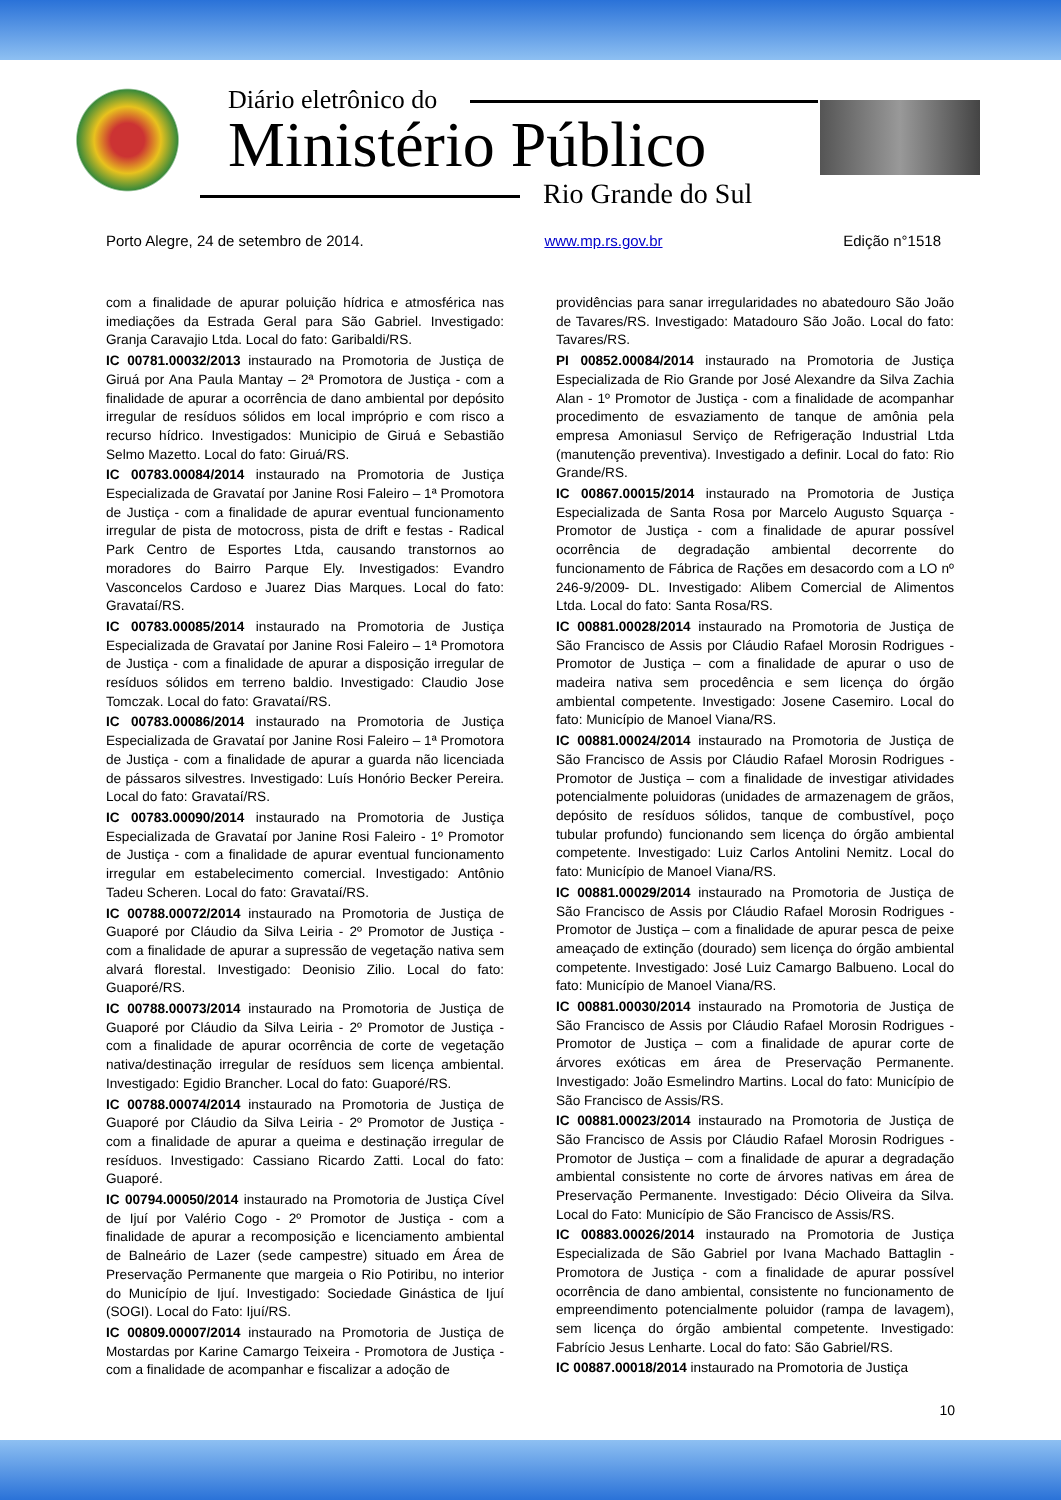Diário eletrônico do
Ministério Público
Rio Grande do Sul
Porto Alegre, 24 de setembro de 2014. www.mp.rs.gov.br Edição n°1518
com a finalidade de apurar poluição hídrica e atmosférica nas imediações da Estrada Geral para São Gabriel. Investigado: Granja Caravajio Ltda. Local do fato: Garibaldi/RS.
IC 00781.00032/2013 instaurado na Promotoria de Justiça de Giruá por Ana Paula Mantay – 2ª Promotora de Justiça - com a finalidade de apurar a ocorrência de dano ambiental por depósito irregular de resíduos sólidos em local impróprio e com risco a recurso hídrico. Investigados: Municipio de Giruá e Sebastião Selmo Mazetto. Local do fato: Giruá/RS.
IC 00783.00084/2014 instaurado na Promotoria de Justiça Especializada de Gravataí por Janine Rosi Faleiro – 1ª Promotora de Justiça - com a finalidade de apurar eventual funcionamento irregular de pista de motocross, pista de drift e festas - Radical Park Centro de Esportes Ltda, causando transtornos ao moradores do Bairro Parque Ely. Investigados: Evandro Vasconcelos Cardoso e Juarez Dias Marques. Local do fato: Gravataí/RS.
IC 00783.00085/2014 instaurado na Promotoria de Justiça Especializada de Gravataí por Janine Rosi Faleiro – 1ª Promotora de Justiça - com a finalidade de apurar a disposição irregular de resíduos sólidos em terreno baldio. Investigado: Claudio Jose Tomczak. Local do fato: Gravataí/RS.
IC 00783.00086/2014 instaurado na Promotoria de Justiça Especializada de Gravataí por Janine Rosi Faleiro – 1ª Promotora de Justiça - com a finalidade de apurar a guarda não licenciada de pássaros silvestres. Investigado: Luís Honório Becker Pereira. Local do fato: Gravataí/RS.
IC 00783.00090/2014 instaurado na Promotoria de Justiça Especializada de Gravataí por Janine Rosi Faleiro - 1º Promotor de Justiça - com a finalidade de apurar eventual funcionamento irregular em estabelecimento comercial. Investigado: Antônio Tadeu Scheren. Local do fato: Gravataí/RS.
IC 00788.00072/2014 instaurado na Promotoria de Justiça de Guaporé por Cláudio da Silva Leiria - 2º Promotor de Justiça - com a finalidade de apurar a supressão de vegetação nativa sem alvará florestal. Investigado: Deonisio Zilio. Local do fato: Guaporé/RS.
IC 00788.00073/2014 instaurado na Promotoria de Justiça de Guaporé por Cláudio da Silva Leiria - 2º Promotor de Justiça - com a finalidade de apurar ocorrência de corte de vegetação nativa/destinação irregular de resíduos sem licença ambiental. Investigado: Egidio Brancher. Local do fato: Guaporé/RS.
IC 00788.00074/2014 instaurado na Promotoria de Justiça de Guaporé por Cláudio da Silva Leiria - 2º Promotor de Justiça - com a finalidade de apurar a queima e destinação irregular de resíduos. Investigado: Cassiano Ricardo Zatti. Local do fato: Guaporé.
IC 00794.00050/2014 instaurado na Promotoria de Justiça Cível de Ijuí por Valério Cogo - 2º Promotor de Justiça - com a finalidade de apurar a recomposição e licenciamento ambiental de Balneário de Lazer (sede campestre) situado em Área de Preservação Permanente que margeia o Rio Potiribu, no interior do Município de Ijuí. Investigado: Sociedade Ginástica de Ijuí (SOGI). Local do Fato: Ijuí/RS.
IC 00809.00007/2014 instaurado na Promotoria de Justiça de Mostardas por Karine Camargo Teixeira - Promotora de Justiça - com a finalidade de acompanhar e fiscalizar a adoção de
providências para sanar irregularidades no abatedouro São João de Tavares/RS. Investigado: Matadouro São João. Local do fato: Tavares/RS.
PI 00852.00084/2014 instaurado na Promotoria de Justiça Especializada de Rio Grande por José Alexandre da Silva Zachia Alan - 1º Promotor de Justiça - com a finalidade de acompanhar procedimento de esvaziamento de tanque de amônia pela empresa Amoniasul Serviço de Refrigeração Industrial Ltda (manutenção preventiva). Investigado a definir. Local do fato: Rio Grande/RS.
IC 00867.00015/2014 instaurado na Promotoria de Justiça Especializada de Santa Rosa por Marcelo Augusto Squarça - Promotor de Justiça - com a finalidade de apurar possível ocorrência de degradação ambiental decorrente do funcionamento de Fábrica de Rações em desacordo com a LO nº 246-9/2009- DL. Investigado: Alibem Comercial de Alimentos Ltda. Local do fato: Santa Rosa/RS.
IC 00881.00028/2014 instaurado na Promotoria de Justiça de São Francisco de Assis por Cláudio Rafael Morosin Rodrigues - Promotor de Justiça – com a finalidade de apurar o uso de madeira nativa sem procedência e sem licença do órgão ambiental competente. Investigado: Josene Casemiro. Local do fato: Município de Manoel Viana/RS.
IC 00881.00024/2014 instaurado na Promotoria de Justiça de São Francisco de Assis por Cláudio Rafael Morosin Rodrigues - Promotor de Justiça – com a finalidade de investigar atividades potencialmente poluidoras (unidades de armazenagem de grãos, depósito de resíduos sólidos, tanque de combustível, poço tubular profundo) funcionando sem licença do órgão ambiental competente. Investigado: Luiz Carlos Antolini Nemitz. Local do fato: Município de Manoel Viana/RS.
IC 00881.00029/2014 instaurado na Promotoria de Justiça de São Francisco de Assis por Cláudio Rafael Morosin Rodrigues - Promotor de Justiça – com a finalidade de apurar pesca de peixe ameaçado de extinção (dourado) sem licença do órgão ambiental competente. Investigado: José Luiz Camargo Balbueno. Local do fato: Município de Manoel Viana/RS.
IC 00881.00030/2014 instaurado na Promotoria de Justiça de São Francisco de Assis por Cláudio Rafael Morosin Rodrigues - Promotor de Justiça – com a finalidade de apurar corte de árvores exóticas em área de Preservação Permanente. Investigado: João Esmelindro Martins. Local do fato: Município de São Francisco de Assis/RS.
IC 00881.00023/2014 instaurado na Promotoria de Justiça de São Francisco de Assis por Cláudio Rafael Morosin Rodrigues - Promotor de Justiça – com a finalidade de apurar a degradação ambiental consistente no corte de árvores nativas em área de Preservação Permanente. Investigado: Décio Oliveira da Silva. Local do Fato: Município de São Francisco de Assis/RS.
IC 00883.00026/2014 instaurado na Promotoria de Justiça Especializada de São Gabriel por Ivana Machado Battaglin - Promotora de Justiça - com a finalidade de apurar possível ocorrência de dano ambiental, consistente no funcionamento de empreendimento potencialmente poluidor (rampa de lavagem), sem licença do órgão ambiental competente. Investigado: Fabrício Jesus Lenharte. Local do fato: São Gabriel/RS.
IC 00887.00018/2014 instaurado na Promotoria de Justiça
10